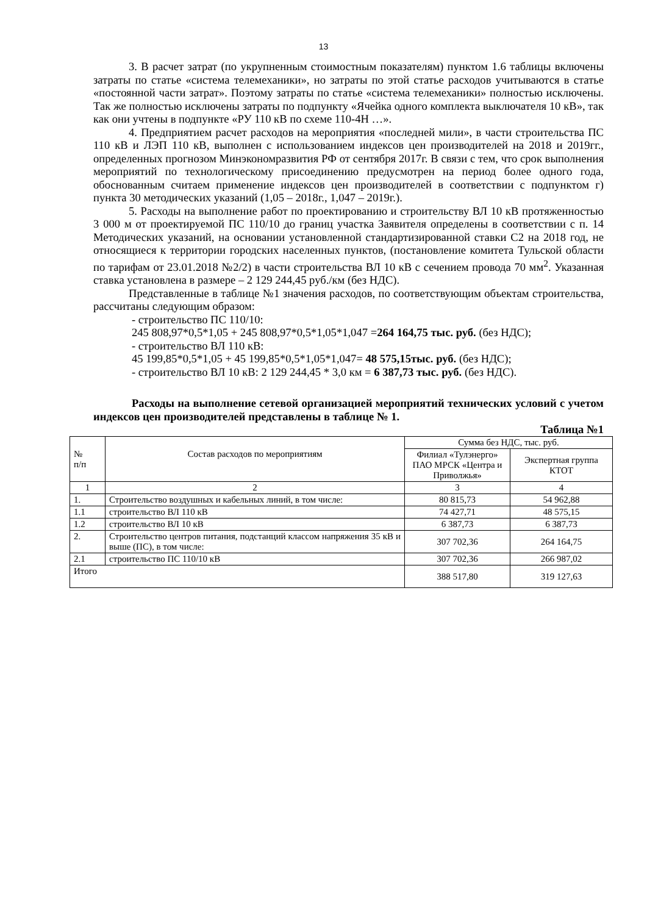13
3. В расчет затрат (по укрупненным стоимостным показателям) пунктом 1.6 таблицы включены затраты по статье «система телемеханики», но затраты по этой статье расходов учитываются в статье «постоянной части затрат». Поэтому затраты по статье «система телемеханики» полностью исключены. Так же полностью исключены затраты по подпункту «Ячейка одного комплекта выключателя 10 кВ», так как они учтены в подпункте «РУ 110 кВ по схеме 110-4Н …».
4. Предприятием расчет расходов на мероприятия «последней мили», в части строительства ПС 110 кВ и ЛЭП 110 кВ, выполнен с использованием индексов цен производителей на 2018 и 2019гг., определенных прогнозом Минэкономразвития РФ от сентября 2017г. В связи с тем, что срок выполнения мероприятий по технологическому присоединению предусмотрен на период более одного года, обоснованным считаем применение индексов цен производителей в соответствии с подпунктом г) пункта 30 методических указаний (1,05 – 2018г., 1,047 – 2019г.).
5. Расходы на выполнение работ по проектированию и строительству ВЛ 10 кВ протяженностью 3 000 м от проектируемой ПС 110/10 до границ участка Заявителя определены в соответствии с п. 14 Методических указаний, на основании установленной стандартизированной ставки С2 на 2018 год, не относящиеся к территории городских населенных пунктов, (постановление комитета Тульской области по тарифам от 23.01.2018 №2/2) в части строительства ВЛ 10 кВ с сечением провода 70 мм<sup>2</sup>. Указанная ставка установлена в размере – 2 129 244,45 руб./км (без НДС).
Представленные в таблице №1 значения расходов, по соответствующим объектам строительства, рассчитаны следующим образом:
- строительство ПС 110/10:
245 808,97*0,5*1,05 + 245 808,97*0,5*1,05*1,047 =264 164,75 тыс. руб. (без НДС);
- строительство ВЛ 110 кВ:
45 199,85*0,5*1,05 + 45 199,85*0,5*1,05*1,047= 48 575,15тыс. руб. (без НДС);
- строительство ВЛ 10 кВ: 2 129 244,45 * 3,0 км = 6 387,73 тыс. руб. (без НДС).
Расходы на выполнение сетевой организацией мероприятий технических условий с учетом индексов цен производителей представлены в таблице № 1.
Таблица №1
| № п/п | Состав расходов по мероприятиям | Сумма без НДС, тыс. руб. | |
| --- | --- | --- | --- |
| | | Филиал «Тулэнерго» ПАО МРСК «Центра и Приволжья» | Экспертная группа КТОТ |
| 1 | 2 | 3 | 4 |
| 1. | Строительство воздушных и кабельных линий, в том числе: | 80 815,73 | 54 962,88 |
| 1.1 | строительство ВЛ 110 кВ | 74 427,71 | 48 575,15 |
| 1.2 | строительство ВЛ 10 кВ | 6 387,73 | 6 387,73 |
| 2. | Строительство центров питания, подстанций классом напряжения 35 кВ и выше (ПС), в том числе: | 307 702,36 | 264 164,75 |
| 2.1 | строительство ПС 110/10 кВ | 307 702,36 | 266 987,02 |
| Итого | | 388 517,80 | 319 127,63 |